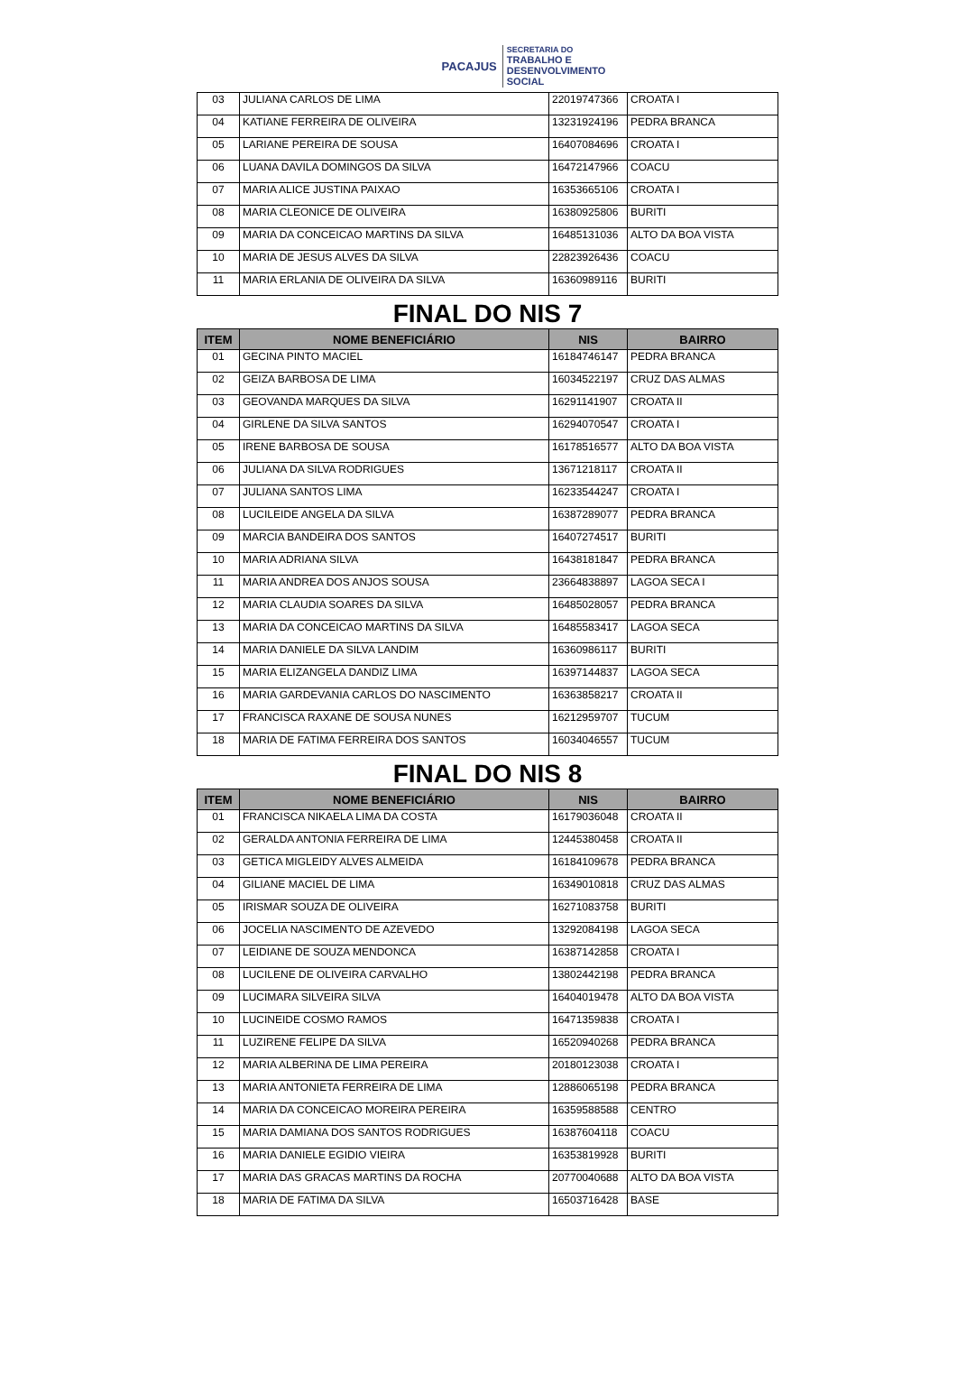PACAJUS
SECRETARIA DO
TRABALHO E
DESENVOLVIMENTO
SOCIAL
| 03 | JULIANA CARLOS DE LIMA | 22019747366 | CROATA I |
| 04 | KATIANE FERREIRA DE OLIVEIRA | 13231924196 | PEDRA BRANCA |
| 05 | LARIANE PEREIRA DE SOUSA | 16407084696 | CROATA I |
| 06 | LUANA DAVILA DOMINGOS DA SILVA | 16472147966 | COACU |
| 07 | MARIA ALICE JUSTINA PAIXAO | 16353665106 | CROATA I |
| 08 | MARIA CLEONICE DE OLIVEIRA | 16380925806 | BURITI |
| 09 | MARIA DA CONCEICAO MARTINS DA SILVA | 16485131036 | ALTO DA BOA VISTA |
| 10 | MARIA DE JESUS ALVES DA SILVA | 22823926436 | COACU |
| 11 | MARIA ERLANIA DE OLIVEIRA DA SILVA | 16360989116 | BURITI |
FINAL DO NIS 7
| ITEM | NOME BENEFICIÁRIO | NIS | BAIRRO |
| --- | --- | --- | --- |
| 01 | GECINA PINTO MACIEL | 16184746147 | PEDRA BRANCA |
| 02 | GEIZA BARBOSA DE LIMA | 16034522197 | CRUZ DAS ALMAS |
| 03 | GEOVANDA MARQUES DA SILVA | 16291141907 | CROATA II |
| 04 | GIRLENE DA SILVA SANTOS | 16294070547 | CROATA I |
| 05 | IRENE BARBOSA DE SOUSA | 16178516577 | ALTO DA BOA VISTA |
| 06 | JULIANA DA SILVA RODRIGUES | 13671218117 | CROATA II |
| 07 | JULIANA SANTOS LIMA | 16233544247 | CROATA I |
| 08 | LUCILEIDE ANGELA DA SILVA | 16387289077 | PEDRA BRANCA |
| 09 | MARCIA BANDEIRA DOS SANTOS | 16407274517 | BURITI |
| 10 | MARIA ADRIANA SILVA | 16438181847 | PEDRA BRANCA |
| 11 | MARIA ANDREA DOS ANJOS SOUSA | 23664838897 | LAGOA SECA I |
| 12 | MARIA CLAUDIA SOARES DA SILVA | 16485028057 | PEDRA BRANCA |
| 13 | MARIA DA CONCEICAO MARTINS DA SILVA | 16485583417 | LAGOA SECA |
| 14 | MARIA DANIELE DA SILVA LANDIM | 16360986117 | BURITI |
| 15 | MARIA ELIZANGELA DANDIZ LIMA | 16397144837 | LAGOA SECA |
| 16 | MARIA GARDEVANIA CARLOS DO NASCIMENTO | 16363858217 | CROATA II |
| 17 | FRANCISCA RAXANE DE SOUSA NUNES | 16212959707 | TUCUM |
| 18 | MARIA DE FATIMA FERREIRA DOS SANTOS | 16034046557 | TUCUM |
FINAL DO NIS 8
| ITEM | NOME BENEFICIÁRIO | NIS | BAIRRO |
| --- | --- | --- | --- |
| 01 | FRANCISCA NIKAELA LIMA DA COSTA | 16179036048 | CROATA II |
| 02 | GERALDA ANTONIA FERREIRA DE LIMA | 12445380458 | CROATA II |
| 03 | GETICA MIGLEIDY ALVES ALMEIDA | 16184109678 | PEDRA BRANCA |
| 04 | GILIANE MACIEL DE LIMA | 16349010818 | CRUZ DAS ALMAS |
| 05 | IRISMAR SOUZA DE OLIVEIRA | 16271083758 | BURITI |
| 06 | JOCELIA NASCIMENTO DE AZEVEDO | 13292084198 | LAGOA SECA |
| 07 | LEIDIANE DE SOUZA MENDONCA | 16387142858 | CROATA I |
| 08 | LUCILENE DE OLIVEIRA CARVALHO | 13802442198 | PEDRA BRANCA |
| 09 | LUCIMARA SILVEIRA SILVA | 16404019478 | ALTO DA BOA VISTA |
| 10 | LUCINEIDE COSMO RAMOS | 16471359838 | CROATA I |
| 11 | LUZIRENE FELIPE DA SILVA | 16520940268 | PEDRA BRANCA |
| 12 | MARIA ALBERINA DE LIMA PEREIRA | 20180123038 | CROATA I |
| 13 | MARIA ANTONIETA FERREIRA DE LIMA | 12886065198 | PEDRA BRANCA |
| 14 | MARIA DA CONCEICAO MOREIRA PEREIRA | 16359588588 | CENTRO |
| 15 | MARIA DAMIANA DOS SANTOS RODRIGUES | 16387604118 | COACU |
| 16 | MARIA DANIELE EGIDIO VIEIRA | 16353819928 | BURITI |
| 17 | MARIA DAS GRACAS MARTINS DA ROCHA | 20770040688 | ALTO DA BOA VISTA |
| 18 | MARIA DE FATIMA DA SILVA | 16503716428 | BASE |